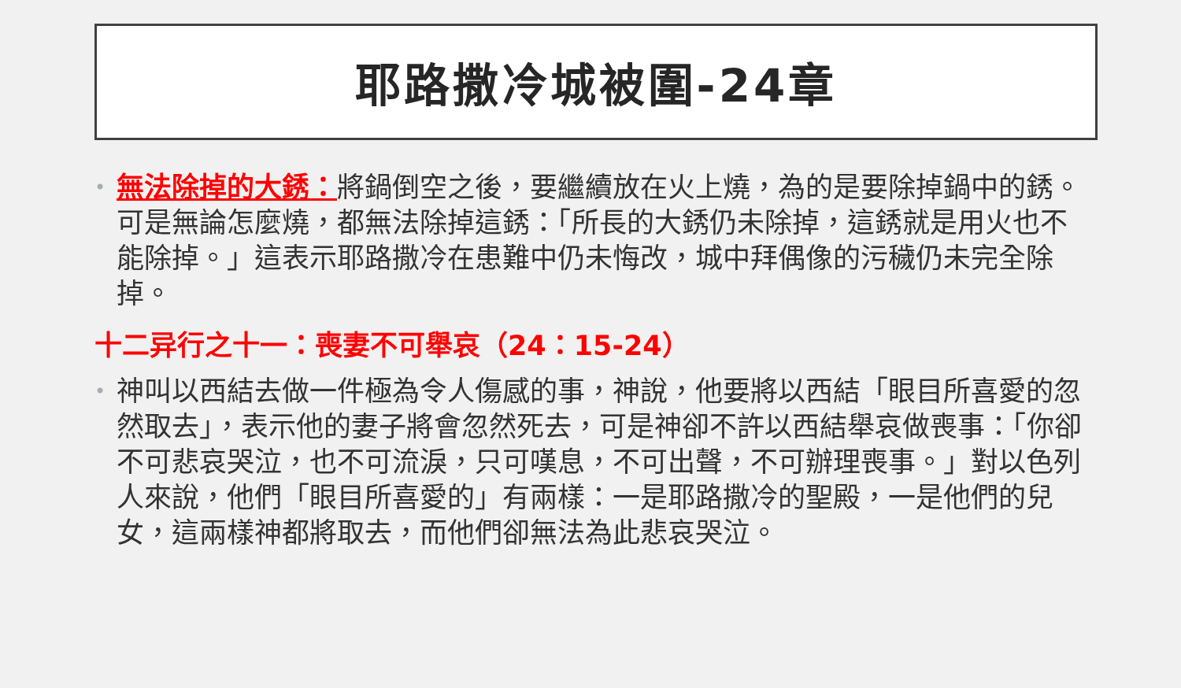耶路撒冷城被圍-24章
•
無法除掉的大銹：將鍋倒空之後，要繼續放在火上燒，為的是要除掉鍋中的銹。可是無論怎麼燒，都無法除掉這銹：「所長的大銹仍未除掉，這銹就是用火也不能除掉。」這表示耶路撒冷在患難中仍未悔改，城中拜偶像的污穢仍未完全除掉。
十二异行之十一：喪妻不可舉哀（24：15-24）
•
神叫以西結去做一件極為令人傷感的事，神說，他要將以西結「眼目所喜愛的忽然取去」，表示他的妻子將會忽然死去，可是神卻不許以西結舉哀做喪事：「你卻不可悲哀哭泣，也不可流淚，只可嘆息，不可出聲，不可辦理喪事。」對以色列人來說，他們「眼目所喜愛的」有兩樣：一是耶路撒冷的聖殿，一是他們的兒女，這兩樣神都將取去，而他們卻無法為此悲哀哭泣。